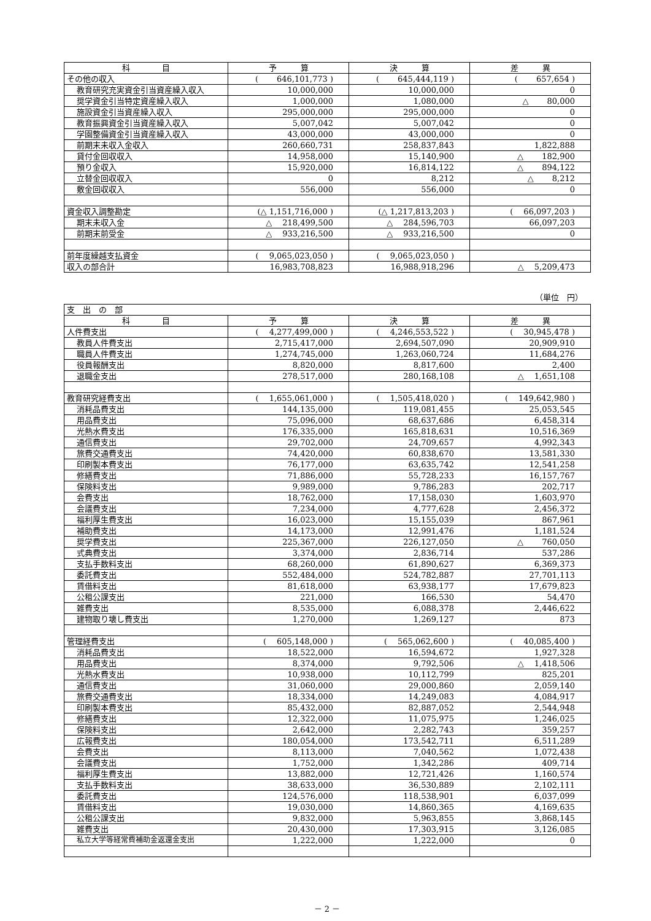| 科 目 | 予 算 | 決 算 | 差 異 |
| --- | --- | --- | --- |
| その他の収入 | ( 646,101,773 ) | ( 645,444,119 ) | ( 657,654 ) |
| 教育研究充実資金引当資産繰入収入 | 10,000,000 | 10,000,000 | 0 |
| 奨学資金引当特定資産繰入収入 | 1,000,000 | 1,080,000 | △ 80,000 |
| 施設資金引当資産繰入収入 | 295,000,000 | 295,000,000 | 0 |
| 教育振興資金引当資産繰入収入 | 5,007,042 | 5,007,042 | 0 |
| 学園整備資金引当資産繰入収入 | 43,000,000 | 43,000,000 | 0 |
| 前期末未収入金収入 | 260,660,731 | 258,837,843 | 1,822,888 |
| 貸付金回収収入 | 14,958,000 | 15,140,900 | △ 182,900 |
| 預り金収入 | 15,920,000 | 16,814,122 | △ 894,122 |
| 立替金回収収入 | 0 | 8,212 | △ 8,212 |
| 敷金回収収入 | 556,000 | 556,000 | 0 |
| 資金収入調整勘定 | (△ 1,151,716,000 ) | (△ 1,217,813,203 ) | ( 66,097,203 ) |
| 期末未収入金 | △ 218,499,500 | △ 284,596,703 | 66,097,203 |
| 前期末前受金 | △ 933,216,500 | △ 933,216,500 | 0 |
| 前年度繰越支払資金 | ( 9,065,023,050 ) | ( 9,065,023,050 ) | |
| 収入の部合計 | 16,983,708,823 | 16,988,918,296 | △ 5,209,473 |
（単位　円）
| 支 出 の 部 | | | |
| 科 目 | 予 算 | 決 算 | 差 異 |
| 人件費支出 | ( 4,277,499,000 ) | ( 4,246,553,522 ) | ( 30,945,478 ) |
| 教員人件費支出 | 2,715,417,000 | 2,694,507,090 | 20,909,910 |
| 職員人件費支出 | 1,274,745,000 | 1,263,060,724 | 11,684,276 |
| 役員報酬支出 | 8,820,000 | 8,817,600 | 2,400 |
| 退職金支出 | 278,517,000 | 280,168,108 | △ 1,651,108 |
| 教育研究経費支出 | ( 1,655,061,000 ) | ( 1,505,418,020 ) | ( 149,642,980 ) |
| 消耗品費支出 | 144,135,000 | 119,081,455 | 25,053,545 |
| 用品費支出 | 75,096,000 | 68,637,686 | 6,458,314 |
| 光熱水費支出 | 176,335,000 | 165,818,631 | 10,516,369 |
| 通信費支出 | 29,702,000 | 24,709,657 | 4,992,343 |
| 旅費交通費支出 | 74,420,000 | 60,838,670 | 13,581,330 |
| 印刷製本費支出 | 76,177,000 | 63,635,742 | 12,541,258 |
| 修繕費支出 | 71,886,000 | 55,728,233 | 16,157,767 |
| 保険料支出 | 9,989,000 | 9,786,283 | 202,717 |
| 会費支出 | 18,762,000 | 17,158,030 | 1,603,970 |
| 会議費支出 | 7,234,000 | 4,777,628 | 2,456,372 |
| 福利厚生費支出 | 16,023,000 | 15,155,039 | 867,961 |
| 補助費支出 | 14,173,000 | 12,991,476 | 1,181,524 |
| 奨学費支出 | 225,367,000 | 226,127,050 | △ 760,050 |
| 式典費支出 | 3,374,000 | 2,836,714 | 537,286 |
| 支払手数料支出 | 68,260,000 | 61,890,627 | 6,369,373 |
| 委託費支出 | 552,484,000 | 524,782,887 | 27,701,113 |
| 賃借料支出 | 81,618,000 | 63,938,177 | 17,679,823 |
| 公租公課支出 | 221,000 | 166,530 | 54,470 |
| 雑費支出 | 8,535,000 | 6,088,378 | 2,446,622 |
| 建物取り壊し費支出 | 1,270,000 | 1,269,127 | 873 |
| 管理経費支出 | ( 605,148,000 ) | ( 565,062,600 ) | ( 40,085,400 ) |
| 消耗品費支出 | 18,522,000 | 16,594,672 | 1,927,328 |
| 用品費支出 | 8,374,000 | 9,792,506 | △ 1,418,506 |
| 光熱水費支出 | 10,938,000 | 10,112,799 | 825,201 |
| 通信費支出 | 31,060,000 | 29,000,860 | 2,059,140 |
| 旅費交通費支出 | 18,334,000 | 14,249,083 | 4,084,917 |
| 印刷製本費支出 | 85,432,000 | 82,887,052 | 2,544,948 |
| 修繕費支出 | 12,322,000 | 11,075,975 | 1,246,025 |
| 保険料支出 | 2,642,000 | 2,282,743 | 359,257 |
| 広報費支出 | 180,054,000 | 173,542,711 | 6,511,289 |
| 会費支出 | 8,113,000 | 7,040,562 | 1,072,438 |
| 会議費支出 | 1,752,000 | 1,342,286 | 409,714 |
| 福利厚生費支出 | 13,882,000 | 12,721,426 | 1,160,574 |
| 支払手数料支出 | 38,633,000 | 36,530,889 | 2,102,111 |
| 委託費支出 | 124,576,000 | 118,538,901 | 6,037,099 |
| 賃借料支出 | 19,030,000 | 14,860,365 | 4,169,635 |
| 公租公課支出 | 9,832,000 | 5,963,855 | 3,868,145 |
| 雑費支出 | 20,430,000 | 17,303,915 | 3,126,085 |
| 私立大学等経常費補助金返還金支出 | 1,222,000 | 1,222,000 | 0 |
－ 2 －